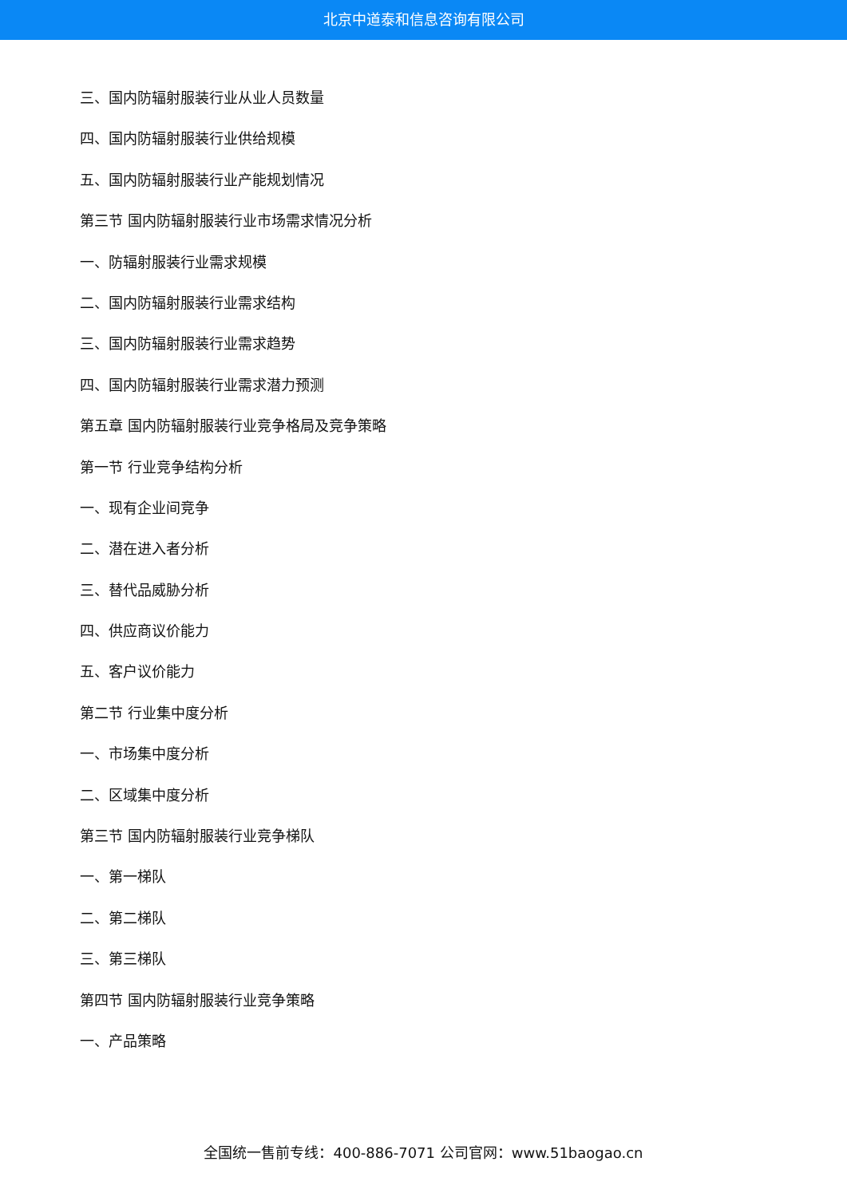北京中道泰和信息咨询有限公司
三、国内防辐射服装行业从业人员数量
四、国内防辐射服装行业供给规模
五、国内防辐射服装行业产能规划情况
第三节 国内防辐射服装行业市场需求情况分析
一、防辐射服装行业需求规模
二、国内防辐射服装行业需求结构
三、国内防辐射服装行业需求趋势
四、国内防辐射服装行业需求潜力预测
第五章 国内防辐射服装行业竞争格局及竞争策略
第一节 行业竞争结构分析
一、现有企业间竞争
二、潜在进入者分析
三、替代品威胁分析
四、供应商议价能力
五、客户议价能力
第二节 行业集中度分析
一、市场集中度分析
二、区域集中度分析
第三节 国内防辐射服装行业竞争梯队
一、第一梯队
二、第二梯队
三、第三梯队
第四节 国内防辐射服装行业竞争策略
一、产品策略
全国统一售前专线：400-886-7071 公司官网：www.51baogao.cn